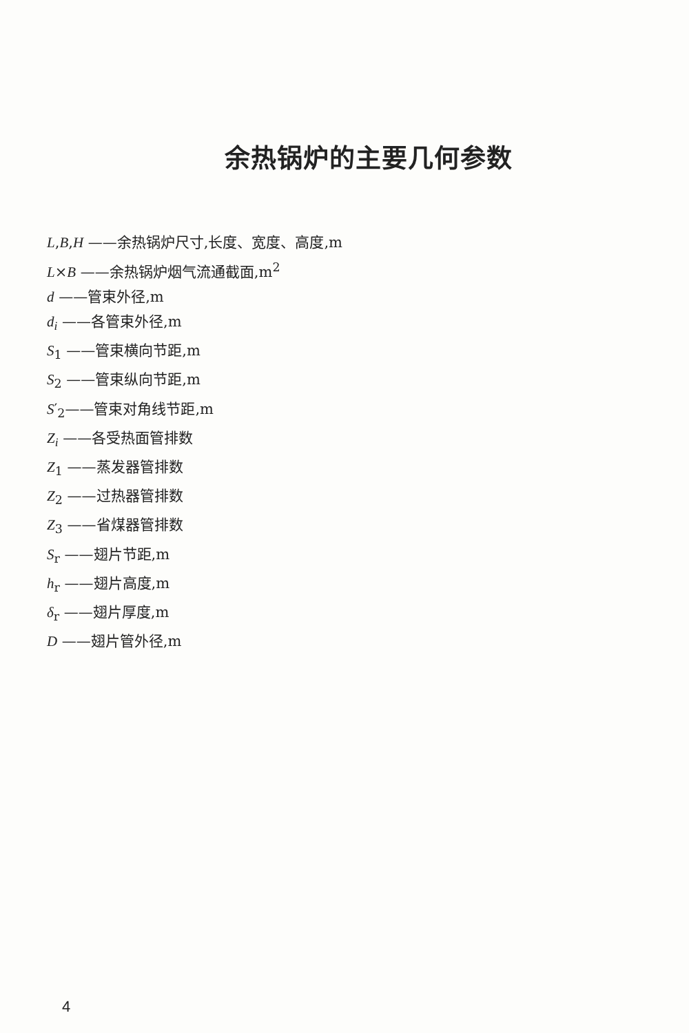余热锅炉的主要几何参数
L,B,H ——余热锅炉尺寸,长度、宽度、高度,m
L×B ——余热锅炉烟气流通截面,m<sup>2</sup>
d ——管束外径,m
d<sub>i</sub> ——各管束外径,m
S<sub>1</sub> ——管束横向节距,m
S<sub>2</sub> ——管束纵向节距,m
S′<sub>2</sub>——管束对角线节距,m
Z<sub>i</sub> ——各受热面管排数
Z<sub>1</sub> ——蒸发器管排数
Z<sub>2</sub> ——过热器管排数
Z<sub>3</sub> ——省煤器管排数
S<sub>r</sub> ——翅片节距,m
h<sub>r</sub> ——翅片高度,m
δ<sub>r</sub> ——翅片厚度,m
D ——翅片管外径,m
4